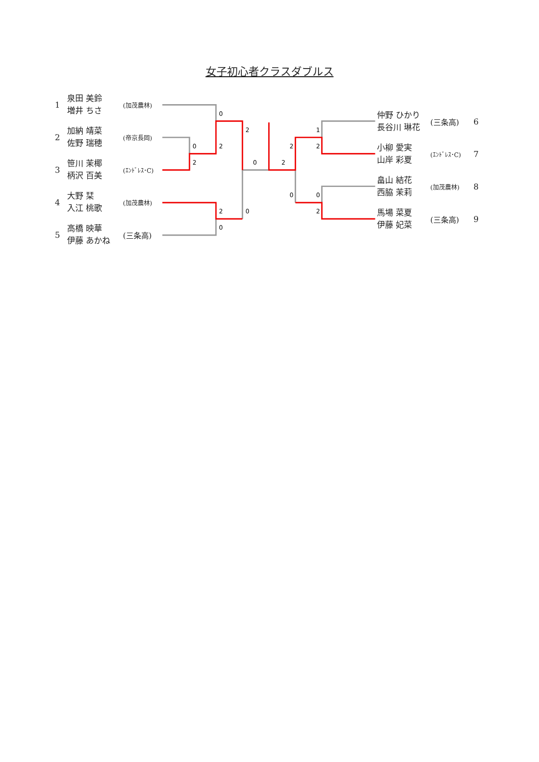女子初心者クラスダブルス
1
泉田 美鈴
増井 ちさ
(加茂農林)
2
加納 靖菜
佐野 瑞穂
(帝京長岡)
3
笹川 茉椰
柄沢 百美
(ｴﾝﾄﾞﾚｽ･C)
4
大野 栞
入江 桃歌
(加茂農林)
5
高橋 映華
伊藤 あかね
(三条高)
0
0
2
2
2
2
0
0
0
2
1
2
2
0
0
2
仲野 ひかり
長谷川 琳花
(三条高) 6
小柳 愛実
山岸 彩夏
(ｴﾝﾄﾞﾚｽ･C)
7
畠山 結花
西脇 茉莉
(加茂農林)
8
馬場 菜夏
伊藤 妃菜
(三条高) 9